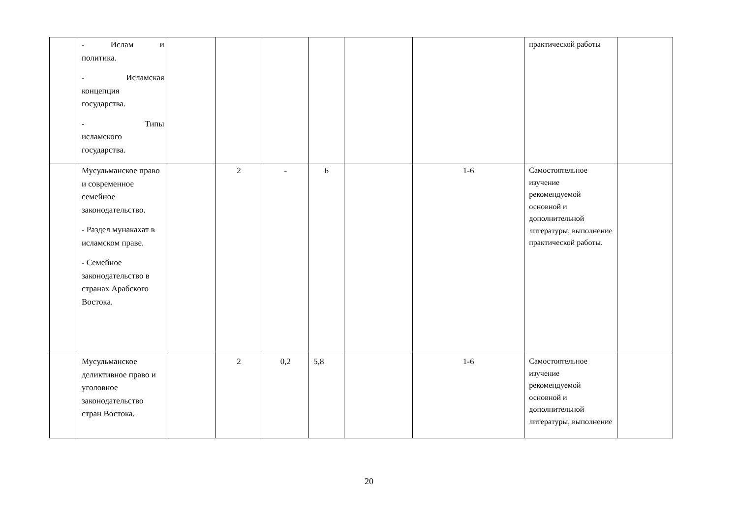| | - Ислам и политика. - Исламская концепция государства. - Типы исламского государства. | | | | | | | практической работы | |
| | Мусульманское право и современное семейное законодательство. - Раздел мунакахат в исламском праве. - Семейное законодательство в странах Арабского Востока. | | 2 | - | 6 | | 1-6 | Самостоятельное изучение рекомендуемой основной и дополнительной литературы, выполнение практической работы. | |
| | Мусульманское деликтивное право и уголовное законодательство стран Востока. | | 2 | 0,2 | 5,8 | | 1-6 | Самостоятельное изучение рекомендуемой основной и дополнительной литературы, выполнение | |
20